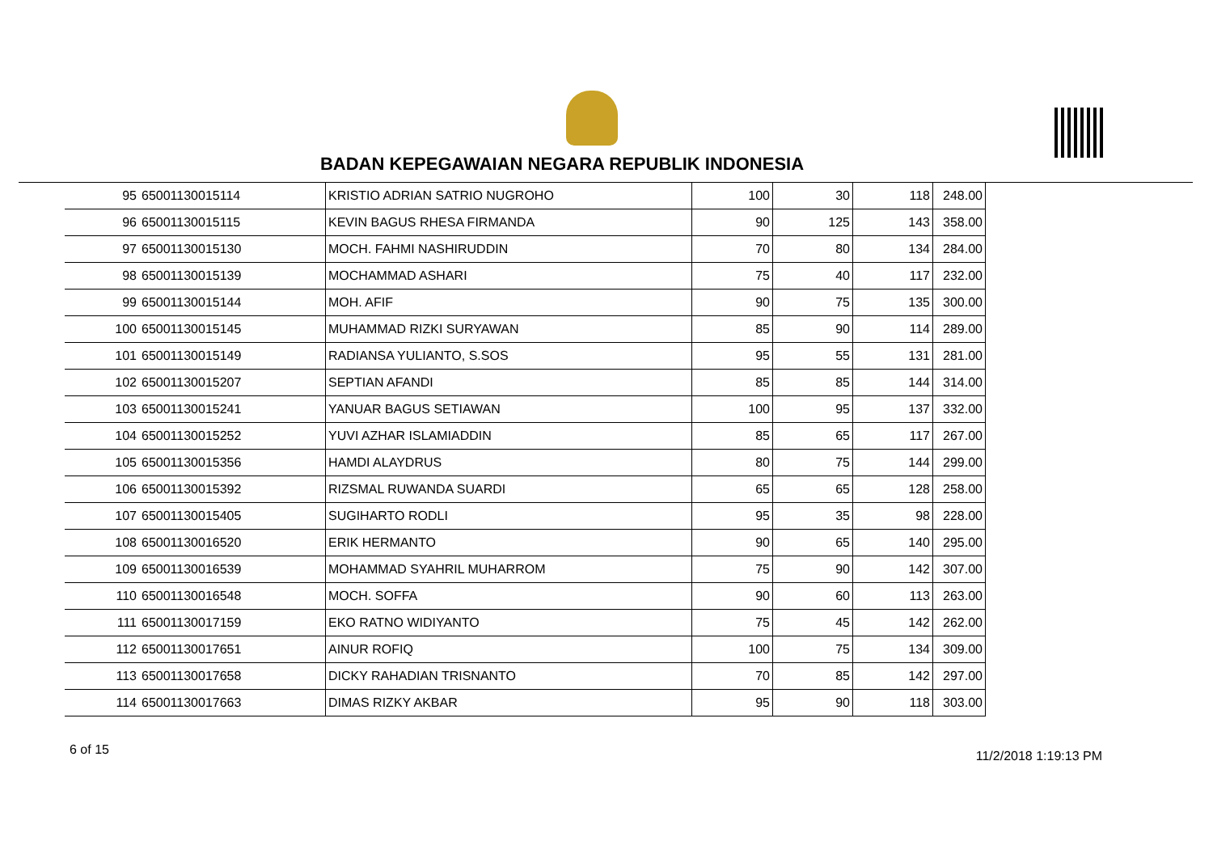BADAN KEPEGAWAIAN NEGARA REPUBLIK INDONESIA
| 95 | 65001130015114 | KRISTIO ADRIAN SATRIO NUGROHO | 100 | 30 | 118 | 248.00 |
| 96 | 65001130015115 | KEVIN BAGUS RHESA FIRMANDA | 90 | 125 | 143 | 358.00 |
| 97 | 65001130015130 | MOCH. FAHMI NASHIRUDDIN | 70 | 80 | 134 | 284.00 |
| 98 | 65001130015139 | MOCHAMMAD ASHARI | 75 | 40 | 117 | 232.00 |
| 99 | 65001130015144 | MOH. AFIF | 90 | 75 | 135 | 300.00 |
| 100 | 65001130015145 | MUHAMMAD RIZKI SURYAWAN | 85 | 90 | 114 | 289.00 |
| 101 | 65001130015149 | RADIANSA YULIANTO, S.SOS | 95 | 55 | 131 | 281.00 |
| 102 | 65001130015207 | SEPTIAN AFANDI | 85 | 85 | 144 | 314.00 |
| 103 | 65001130015241 | YANUAR BAGUS SETIAWAN | 100 | 95 | 137 | 332.00 |
| 104 | 65001130015252 | YUVI AZHAR ISLAMIADDIN | 85 | 65 | 117 | 267.00 |
| 105 | 65001130015356 | HAMDI ALAYDRUS | 80 | 75 | 144 | 299.00 |
| 106 | 65001130015392 | RIZSMAL RUWANDA SUARDI | 65 | 65 | 128 | 258.00 |
| 107 | 65001130015405 | SUGIHARTO RODLI | 95 | 35 | 98 | 228.00 |
| 108 | 65001130016520 | ERIK HERMANTO | 90 | 65 | 140 | 295.00 |
| 109 | 65001130016539 | MOHAMMAD SYAHRIL MUHARROM | 75 | 90 | 142 | 307.00 |
| 110 | 65001130016548 | MOCH. SOFFA | 90 | 60 | 113 | 263.00 |
| 111 | 65001130017159 | EKO RATNO WIDIYANTO | 75 | 45 | 142 | 262.00 |
| 112 | 65001130017651 | AINUR ROFIQ | 100 | 75 | 134 | 309.00 |
| 113 | 65001130017658 | DICKY RAHADIAN TRISNANTO | 70 | 85 | 142 | 297.00 |
| 114 | 65001130017663 | DIMAS RIZKY AKBAR | 95 | 90 | 118 | 303.00 |
6 of 15 11/2/2018 1:19:13 PM